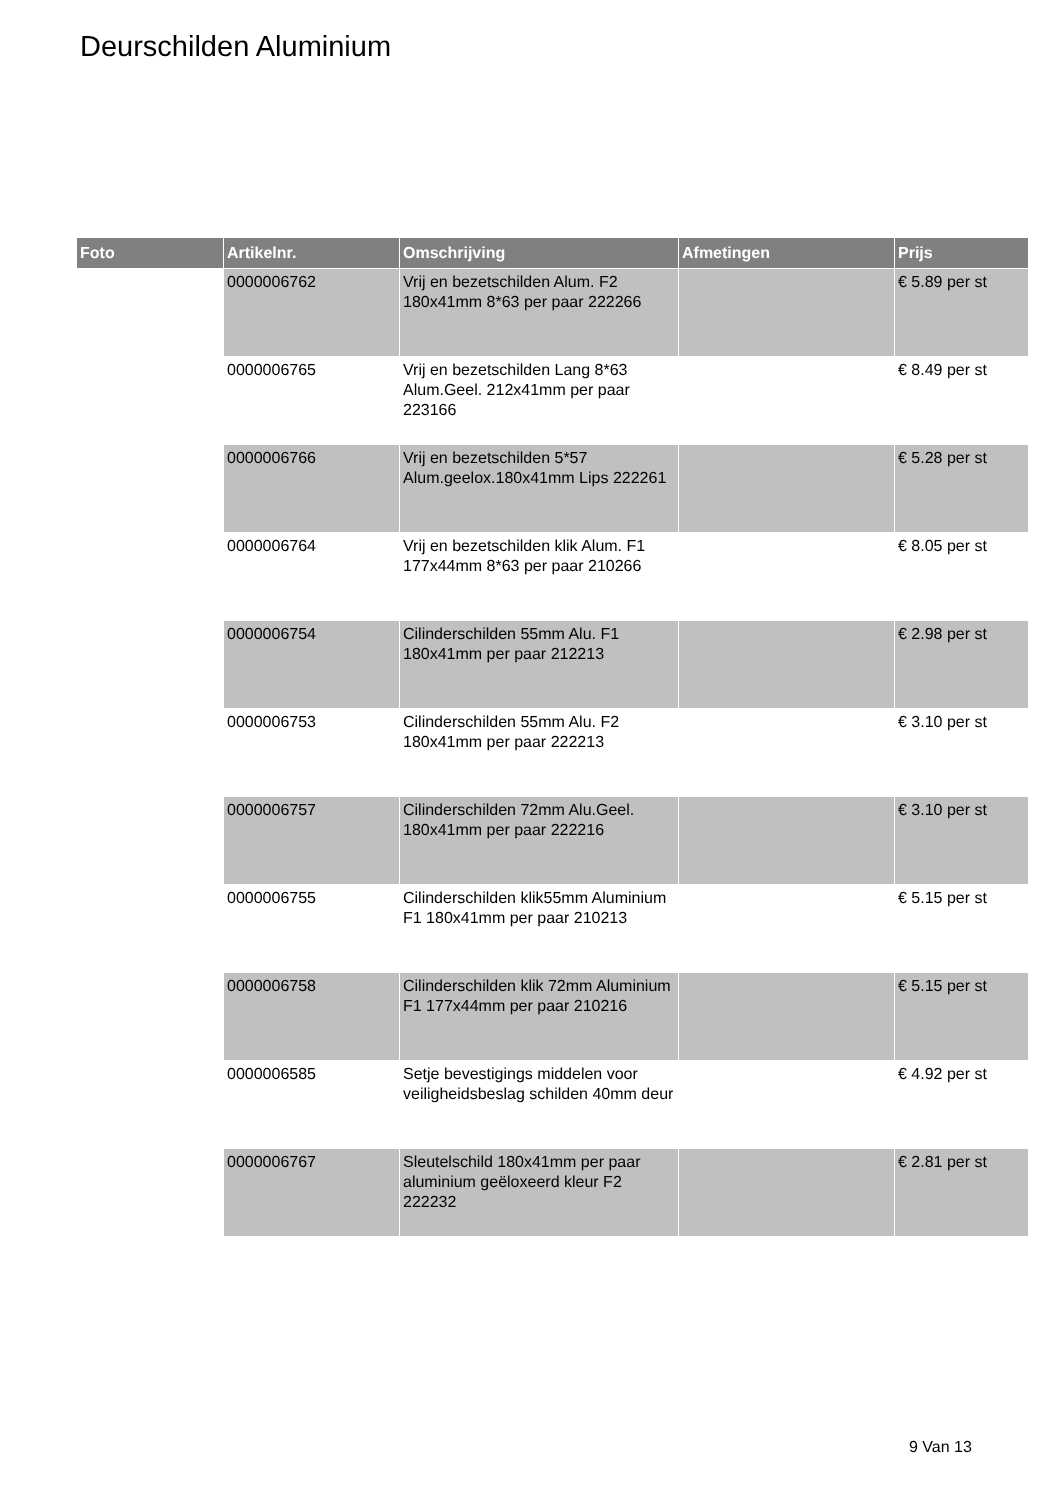Deurschilden Aluminium
| Foto | Artikelnr. | Omschrijving | Afmetingen | Prijs |
| --- | --- | --- | --- | --- |
| | 0000006762 | Vrij en bezetschilden Alum. F2 180x41mm 8*63 per paar 222266 | | € 5.89 per st |
| | 0000006765 | Vrij en bezetschilden Lang 8*63 Alum.Geel. 212x41mm per paar 223166 | | € 8.49 per st |
| | 0000006766 | Vrij en bezetschilden 5*57 Alum.geelox.180x41mm Lips 222261 | | € 5.28 per st |
| | 0000006764 | Vrij en bezetschilden klik Alum. F1 177x44mm 8*63 per paar 210266 | | € 8.05 per st |
| | 0000006754 | Cilinderschilden 55mm Alu. F1 180x41mm per paar 212213 | | € 2.98 per st |
| | 0000006753 | Cilinderschilden 55mm Alu. F2 180x41mm per paar 222213 | | € 3.10 per st |
| | 0000006757 | Cilinderschilden 72mm Alu.Geel. 180x41mm per paar 222216 | | € 3.10 per st |
| | 0000006755 | Cilinderschilden klik55mm Aluminium F1 180x41mm per paar 210213 | | € 5.15 per st |
| | 0000006758 | Cilinderschilden klik 72mm Aluminium F1 177x44mm per paar 210216 | | € 5.15 per st |
| | 0000006585 | Setje bevestigings middelen voor veiligheidsbeslag schilden 40mm deur | | € 4.92 per st |
| | 0000006767 | Sleutelschild 180x41mm per paar aluminium geëloxeerd kleur F2 222232 | | € 2.81 per st |
9 Van 13